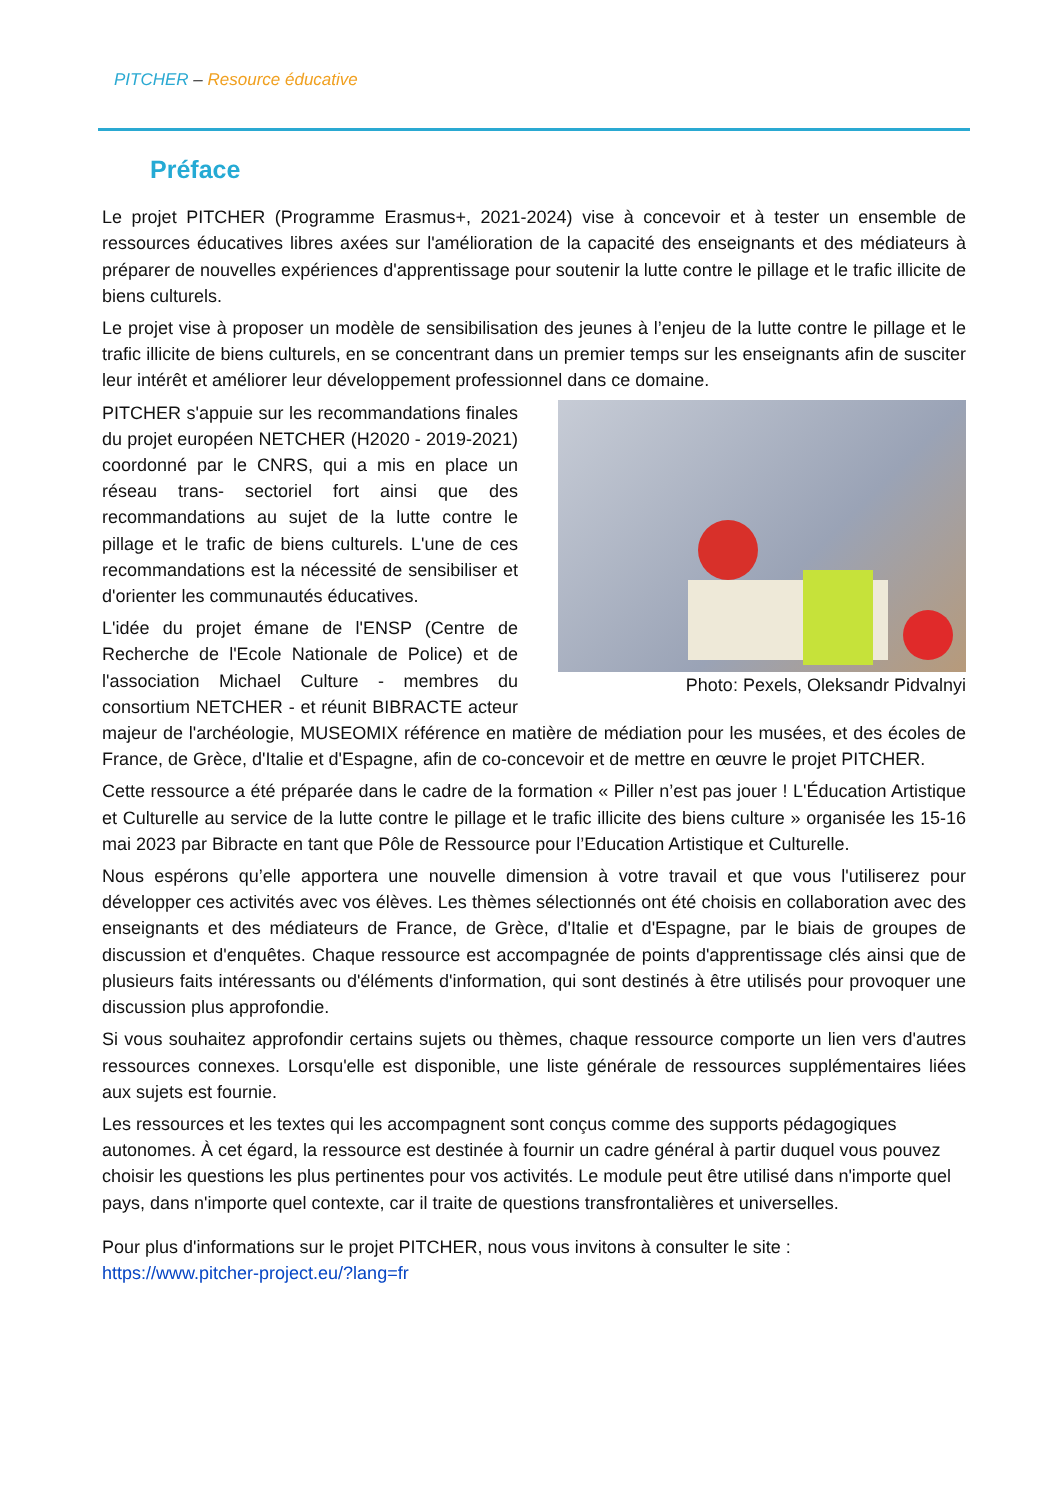PITCHER – Resource éducative
Préface
Le projet PITCHER (Programme Erasmus+, 2021-2024) vise à concevoir et à tester un ensemble de ressources éducatives libres axées sur l'amélioration de la capacité des enseignants et des médiateurs à préparer de nouvelles expériences d'apprentissage pour soutenir la lutte contre le pillage et le trafic illicite de biens culturels.
Le projet vise à proposer un modèle de sensibilisation des jeunes à l’enjeu de la lutte contre le pillage et le trafic illicite de biens culturels, en se concentrant dans un premier temps sur les enseignants afin de susciter leur intérêt et améliorer leur développement professionnel dans ce domaine.
Photo: Pexels, Oleksandr Pidvalnyi
PITCHER s'appuie sur les recommandations finales du projet européen NETCHER (H2020 - 2019-2021) coordonné par le CNRS, qui a mis en place un réseau trans- sectoriel fort ainsi que des recommandations au sujet de la lutte contre le pillage et le trafic de biens culturels. L'une de ces recommandations est la nécessité de sensibiliser et d'orienter les communautés éducatives.
L'idée du projet émane de l'ENSP (Centre de Recherche de l'Ecole Nationale de Police) et de l'association Michael Culture - membres du consortium NETCHER - et réunit BIBRACTE acteur majeur de l'archéologie, MUSEOMIX référence en matière de médiation pour les musées, et des écoles de France, de Grèce, d'Italie et d'Espagne, afin de co-concevoir et de mettre en œuvre le projet PITCHER.
Cette ressource a été préparée dans le cadre de la formation « Piller n’est pas jouer ! L'Éducation Artistique et Culturelle au service de la lutte contre le pillage et le trafic illicite des biens culture » organisée les 15-16 mai 2023 par Bibracte en tant que Pôle de Ressource pour l’Education Artistique et Culturelle.
Nous espérons qu’elle apportera une nouvelle dimension à votre travail et que vous l'utiliserez pour développer ces activités avec vos élèves. Les thèmes sélectionnés ont été choisis en collaboration avec des enseignants et des médiateurs de France, de Grèce, d'Italie et d'Espagne, par le biais de groupes de discussion et d'enquêtes. Chaque ressource est accompagnée de points d'apprentissage clés ainsi que de plusieurs faits intéressants ou d'éléments d'information, qui sont destinés à être utilisés pour provoquer une discussion plus approfondie.
Si vous souhaitez approfondir certains sujets ou thèmes, chaque ressource comporte un lien vers d'autres ressources connexes. Lorsqu'elle est disponible, une liste générale de ressources supplémentaires liées aux sujets est fournie.
Les ressources et les textes qui les accompagnent sont conçus comme des supports pédagogiques autonomes. À cet égard, la ressource est destinée à fournir un cadre général à partir duquel vous pouvez choisir les questions les plus pertinentes pour vos activités. Le module peut être utilisé dans n'importe quel pays, dans n'importe quel contexte, car il traite de questions transfrontalières et universelles.
Pour plus d'informations sur le projet PITCHER, nous vous invitons à consulter le site :
https://www.pitcher-project.eu/?lang=fr